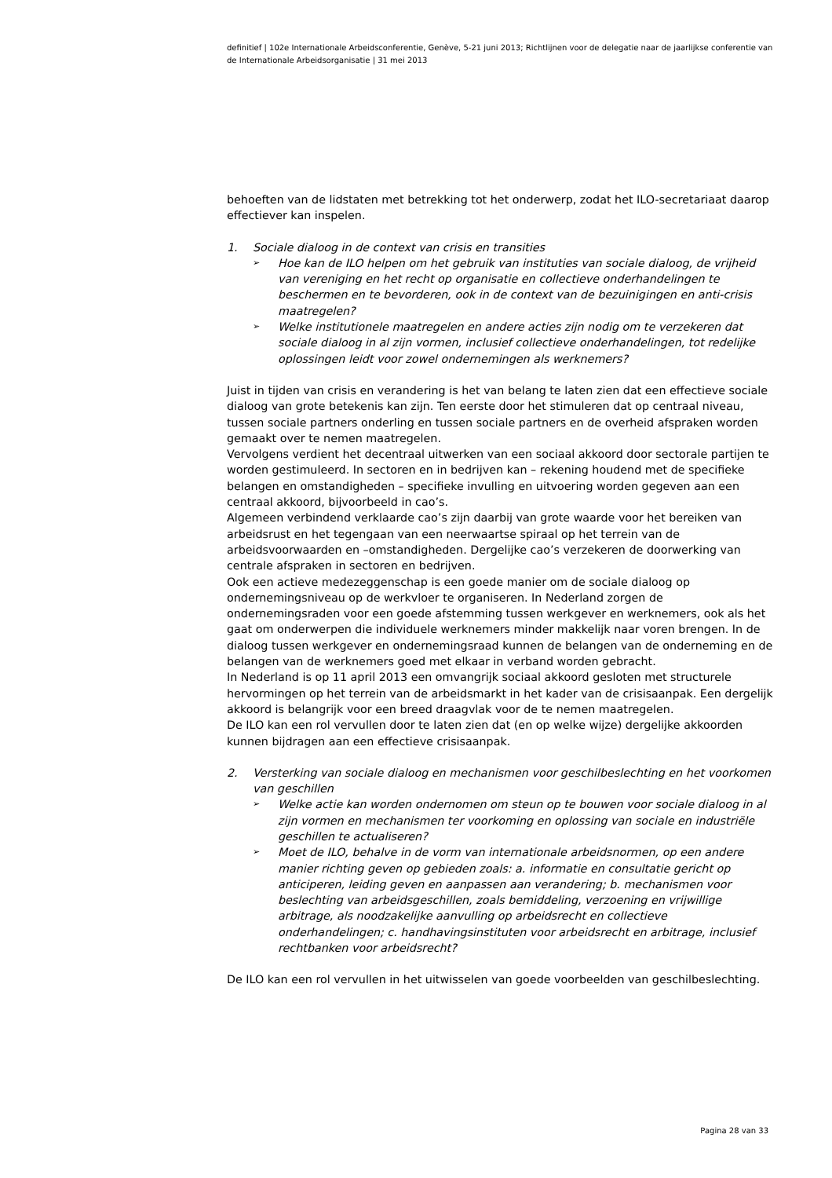definitief | 102e Internationale Arbeidsconferentie, Genève, 5-21 juni 2013; Richtlijnen voor de delegatie naar de jaarlijkse conferentie van de Internationale Arbeidsorganisatie | 31 mei 2013
behoeften van de lidstaten met betrekking tot het onderwerp, zodat het ILO-secretariaat daarop effectiever kan inspelen.
1. Sociale dialoog in de context van crisis en transities
➢ Hoe kan de ILO helpen om het gebruik van instituties van sociale dialoog, de vrijheid van vereniging en het recht op organisatie en collectieve onderhandelingen te beschermen en te bevorderen, ook in de context van de bezuinigingen en anti-crisis maatregelen?
➢ Welke institutionele maatregelen en andere acties zijn nodig om te verzekeren dat sociale dialoog in al zijn vormen, inclusief collectieve onderhandelingen, tot redelijke oplossingen leidt voor zowel ondernemingen als werknemers?
Juist in tijden van crisis en verandering is het van belang te laten zien dat een effectieve sociale dialoog van grote betekenis kan zijn. Ten eerste door het stimuleren dat op centraal niveau, tussen sociale partners onderling en tussen sociale partners en de overheid afspraken worden gemaakt over te nemen maatregelen.
Vervolgens verdient het decentraal uitwerken van een sociaal akkoord door sectorale partijen te worden gestimuleerd. In sectoren en in bedrijven kan – rekening houdend met de specifieke belangen en omstandigheden – specifieke invulling en uitvoering worden gegeven aan een centraal akkoord, bijvoorbeeld in cao’s.
Algemeen verbindend verklaarde cao’s zijn daarbij van grote waarde voor het bereiken van arbeidsrust en het tegengaan van een neerwaartse spiraal op het terrein van de arbeidsvoorwaarden en –omstandigheden. Dergelijke cao’s verzekeren de doorwerking van centrale afspraken in sectoren en bedrijven.
Ook een actieve medezeggenschap is een goede manier om de sociale dialoog op ondernemingsniveau op de werkvloer te organiseren. In Nederland zorgen de ondernemingsraden voor een goede afstemming tussen werkgever en werknemers, ook als het gaat om onderwerpen die individuele werknemers minder makkelijk naar voren brengen. In de dialoog tussen werkgever en ondernemingsraad kunnen de belangen van de onderneming en de belangen van de werknemers goed met elkaar in verband worden gebracht.
In Nederland is op 11 april 2013 een omvangrijk sociaal akkoord gesloten met structurele hervormingen op het terrein van de arbeidsmarkt in het kader van de crisisaanpak. Een dergelijk akkoord is belangrijk voor een breed draagvlak voor de te nemen maatregelen.
De ILO kan een rol vervullen door te laten zien dat (en op welke wijze) dergelijke akkoorden kunnen bijdragen aan een effectieve crisisaanpak.
2. Versterking van sociale dialoog en mechanismen voor geschilbeslechting en het voorkomen van geschillen
➢ Welke actie kan worden ondernomen om steun op te bouwen voor sociale dialoog in al zijn vormen en mechanismen ter voorkoming en oplossing van sociale en industriële geschillen te actualiseren?
➢ Moet de ILO, behalve in de vorm van internationale arbeidsnormen, op een andere manier richting geven op gebieden zoals: a. informatie en consultatie gericht op anticiperen, leiding geven en aanpassen aan verandering; b. mechanismen voor beslechting van arbeidsgeschillen, zoals bemiddeling, verzoening en vrijwillige arbitrage, als noodzakelijke aanvulling op arbeidsrecht en collectieve onderhandelingen; c. handhavingsinstituten voor arbeidsrecht en arbitrage, inclusief rechtbanken voor arbeidsrecht?
De ILO kan een rol vervullen in het uitwisselen van goede voorbeelden van geschilbeslechting.
Pagina 28 van 33